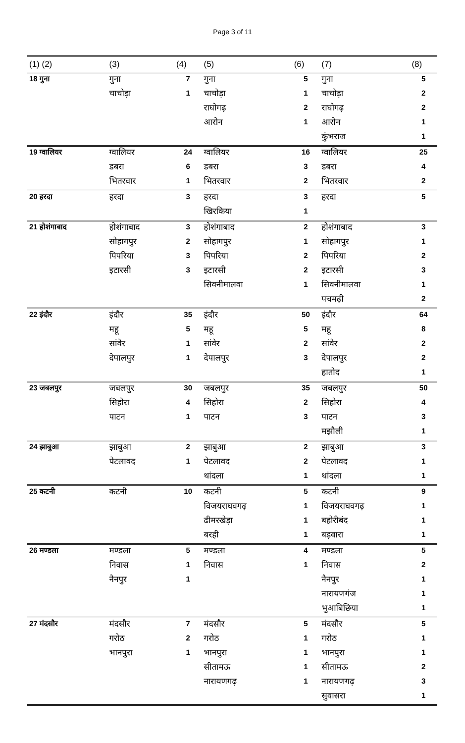Page 3 of 11
| (1) (2) | (3) | (4) | (5) | (6) | (7) | (8) |
| --- | --- | --- | --- | --- | --- | --- |
| 18 गुना | गुना | 7 | गुना | 5 | गुना | 5 |
| | चाचोड़ा | 1 | चाचोड़ा | 1 | चाचोड़ा | 2 |
| | | | राघोगढ़ | 2 | राघोगढ़ | 2 |
| | | | आरोन | 1 | आरोन | 1 |
| | | | | | कुंभराज | 1 |
| 19 ग्वालियर | ग्वालियर | 24 | ग्वालियर | 16 | ग्वालियर | 25 |
| | डबरा | 6 | डबरा | 3 | डबरा | 4 |
| | भितरवार | 1 | भितरवार | 2 | भितरवार | 2 |
| 20 हरदा | हरदा | 3 | हरदा | 3 | हरदा | 5 |
| | | | खिरकिया | 1 | | |
| 21 होशंगाबाद | होशंगाबाद | 3 | होशंगाबाद | 2 | होशंगाबाद | 3 |
| | सोहागपुर | 2 | सोहागपुर | 1 | सोहागपुर | 1 |
| | पिपरिया | 3 | पिपरिया | 2 | पिपरिया | 2 |
| | इटारसी | 3 | इटारसी | 2 | इटारसी | 3 |
| | | | सिवनीमालवा | 1 | सिवनीमालवा | 1 |
| | | | | | पचमढ़ी | 2 |
| 22 इंदौर | इंदौर | 35 | इंदौर | 50 | इंदौर | 64 |
| | महू | 5 | महू | 5 | महू | 8 |
| | सांवेर | 1 | सांवेर | 2 | सांवेर | 2 |
| | देपालपुर | 1 | देपालपुर | 3 | देपालपुर | 2 |
| | | | | | हातोद | 1 |
| 23 जबलपुर | जबलपुर | 30 | जबलपुर | 35 | जबलपुर | 50 |
| | सिहोरा | 4 | सिहोरा | 2 | सिहोरा | 4 |
| | पाटन | 1 | पाटन | 3 | पाटन | 3 |
| | | | | | मझौली | 1 |
| 24 झाबुआ | झाबुआ | 2 | झाबुआ | 2 | झाबुआ | 3 |
| | पेटलावद | 1 | पेटलावद | 2 | पेटलावद | 1 |
| | | | थांदला | 1 | थांदला | 1 |
| 25 कटनी | कटनी | 10 | कटनी | 5 | कटनी | 9 |
| | | | विजयराघवगढ़ | 1 | विजयराघवगढ़ | 1 |
| | | | ढीमरखेड़ा | 1 | बहोरीबंद | 1 |
| | | | बरही | 1 | बड़वारा | 1 |
| 26 मण्डला | मण्डला | 5 | मण्डला | 4 | मण्डला | 5 |
| | निवास | 1 | निवास | 1 | निवास | 2 |
| | नैनपुर | 1 | | | नैनपुर | 1 |
| | | | | | नारायणगंज | 1 |
| | | | | | भुआबिछिया | 1 |
| 27 मंदसौर | मंदसौर | 7 | मंदसौर | 5 | मंदसौर | 5 |
| | गरोठ | 2 | गरोठ | 1 | गरोठ | 1 |
| | भानपुरा | 1 | भानपुरा | 1 | भानपुरा | 1 |
| | | | सीतामऊ | 1 | सीतामऊ | 2 |
| | | | नारायणगढ़ | 1 | नारायणगढ़ | 3 |
| | | | | | सुवासरा | 1 |